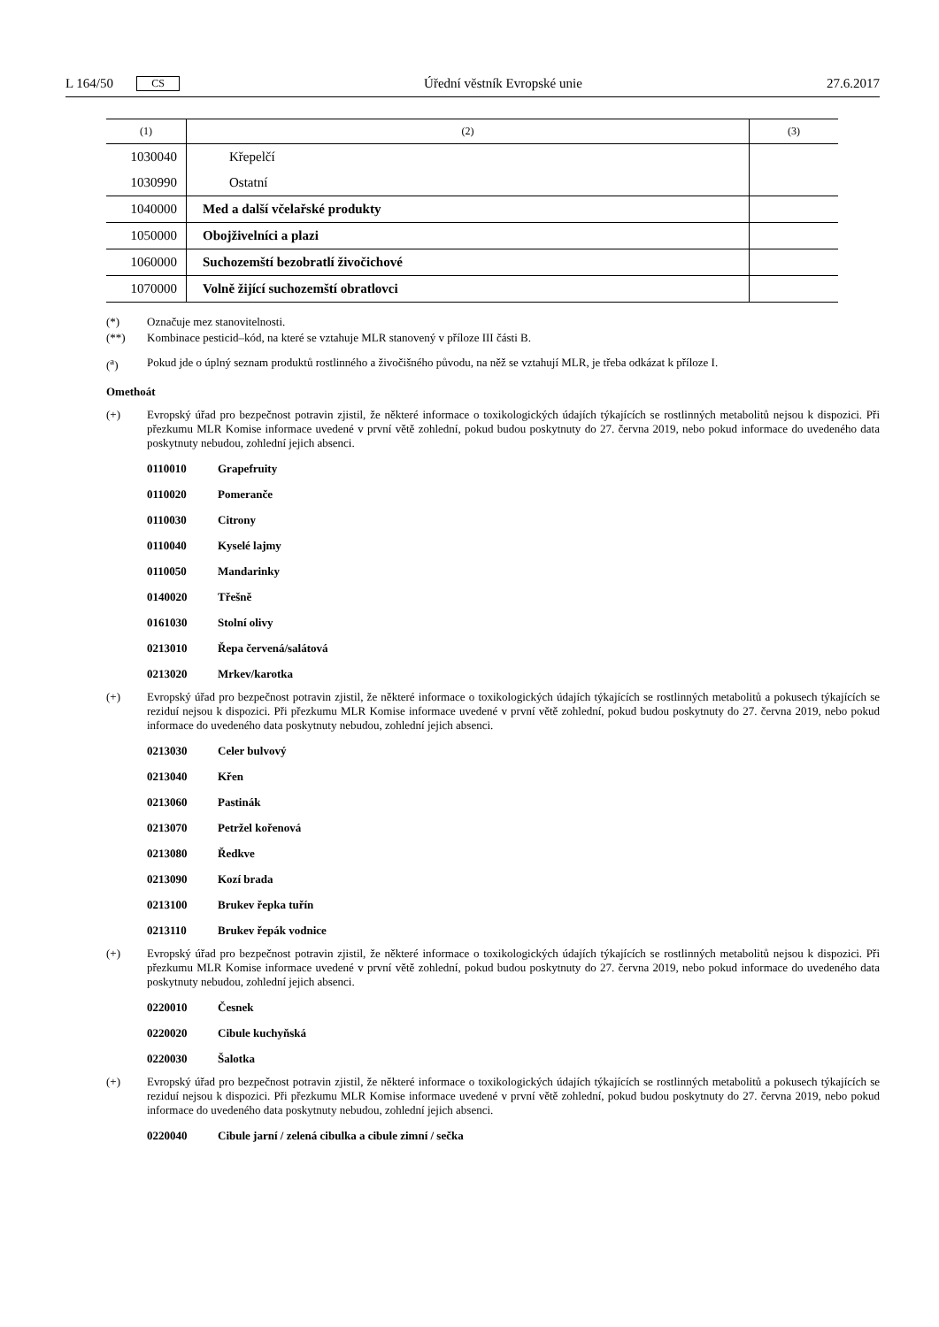L 164/50 CS Úřední věstník Evropské unie 27.6.2017
| (1) | (2) | (3) |
| --- | --- | --- |
| 1030040 | Křepelčí | |
| 1030990 | Ostatní | |
| 1040000 | Med a další včelařské produkty | |
| 1050000 | Obojživelníci a plazi | |
| 1060000 | Suchozemští bezobratlí živočichové | |
| 1070000 | Volně žijící suchozemští obratlovci | |
(*) Označuje mez stanovitelnosti.
(**) Kombinace pesticid–kód, na které se vztahuje MLR stanovený v příloze III části B.
(<sup>a</sup>) Pokud jde o úplný seznam produktů rostlinného a živočišného původu, na něž se vztahují MLR, je třeba odkázat k příloze I.
Omethoát
(+) Evropský úřad pro bezpečnost potravin zjistil, že některé informace o toxikologických údajích týkajících se rostlinných metabolitů nejsou k dispozici. Při přezkumu MLR Komise informace uvedené v první větě zohlední, pokud budou poskytnuty do 27. června 2019, nebo pokud informace do uvedeného data poskytnuty nebudou, zohlední jejich absenci.
0110010 Grapefruity
0110020 Pomeranče
0110030 Citrony
0110040 Kyselé lajmy
0110050 Mandarinky
0140020 Třešně
0161030 Stolní olivy
0213010 Řepa červená/salátová
0213020 Mrkev/karotka
(+) Evropský úřad pro bezpečnost potravin zjistil, že některé informace o toxikologických údajích týkajících se rostlinných metabolitů a pokusech týkajících se reziduí nejsou k dispozici. Při přezkumu MLR Komise informace uvedené v první větě zohlední, pokud budou poskytnuty do 27. června 2019, nebo pokud informace do uvedeného data poskytnuty nebudou, zohlední jejich absenci.
0213030 Celer bulvový
0213040 Křen
0213060 Pastinák
0213070 Petržel kořenová
0213080 Ředkve
0213090 Kozí brada
0213100 Brukev řepka tuřín
0213110 Brukev řepák vodnice
(+) Evropský úřad pro bezpečnost potravin zjistil, že některé informace o toxikologických údajích týkajících se rostlinných metabolitů nejsou k dispozici. Při přezkumu MLR Komise informace uvedené v první větě zohlední, pokud budou poskytnuty do 27. června 2019, nebo pokud informace do uvedeného data poskytnuty nebudou, zohlední jejich absenci.
0220010 Česnek
0220020 Cibule kuchyňská
0220030 Šalotka
(+) Evropský úřad pro bezpečnost potravin zjistil, že některé informace o toxikologických údajích týkajících se rostlinných metabolitů a pokusech týkajících se reziduí nejsou k dispozici. Při přezkumu MLR Komise informace uvedené v první větě zohlední, pokud budou poskytnuty do 27. června 2019, nebo pokud informace do uvedeného data poskytnuty nebudou, zohlední jejich absenci.
0220040 Cibule jarní / zelená cibulka a cibule zimní / sečka